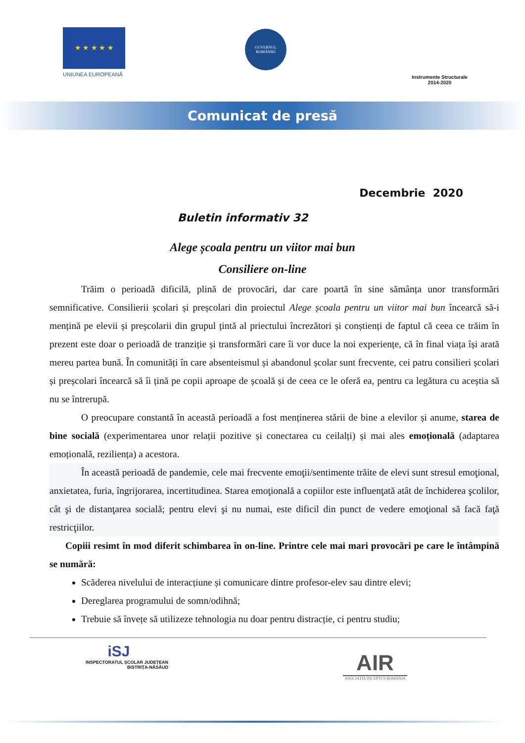★ ★ ★ ★ ★
UNIUNEA EUROPEANĂ
GUVERNUL ROMÂNIEI
Instrumente Structurale
2014-2020
Comunicat de presă
Decembrie 2020
Buletin informativ 32
Alege școala pentru un viitor mai bun
Consiliere on-line
Trăim o perioadă dificilă, plină de provocări, dar care poartă în sine sămânța unor transformări semnificative. Consilierii școlari și preșcolari din proiectul Alege școala pentru un viitor mai bun încearcă să-i mențină pe elevii și preșcolarii din grupul țintă al priectului încrezători și conștienți de faptul că ceea ce trăim în prezent este doar o perioadă de tranziție și transformări care îi vor duce la noi experiențe, că în final viața își arată mereu partea bună. În comunități în care absenteismul și abandonul școlar sunt frecvente, cei patru consilieri școlari și preșcolari încearcă să îi țină pe copii aproape de școală și de ceea ce le oferă ea, pentru ca legătura cu aceștia să nu se întrerupă.
O preocupare constantă în această perioadă a fost menținerea stării de bine a elevilor și anume, starea de bine socială (experimentarea unor relații pozitive și conectarea cu ceilalți) și mai ales emoțională (adaptarea emoțională, reziliența) a acestora.
În această perioadă de pandemie, cele mai frecvente emoţii/sentimente trăite de elevi sunt stresul emoţional, anxietatea, furia, îngrijorarea, incertitudinea. Starea emoţională a copiilor este influenţată atât de închiderea şcolilor, cât şi de distanţarea socială; pentru elevi şi nu numai, este dificil din punct de vedere emoţional să facă faţă restricţiilor.
Copiii resimt în mod diferit schimbarea în on-line. Printre cele mai mari provocări pe care le întâmpină se numără:
Scăderea nivelului de interacțiune și comunicare dintre profesor-elev sau dintre elevi;
Dereglarea programului de somn/odihnă;
Trebuie să învețe să utilizeze tehnologia nu doar pentru distracție, ci pentru studiu;
iSJ
INSPECTORATUL ȘCOLAR JUDEȚEAN
BISTRIȚA-NĂSĂUD
AIR
ASOCIAȚIA INCEPTUS ROMÂNIA